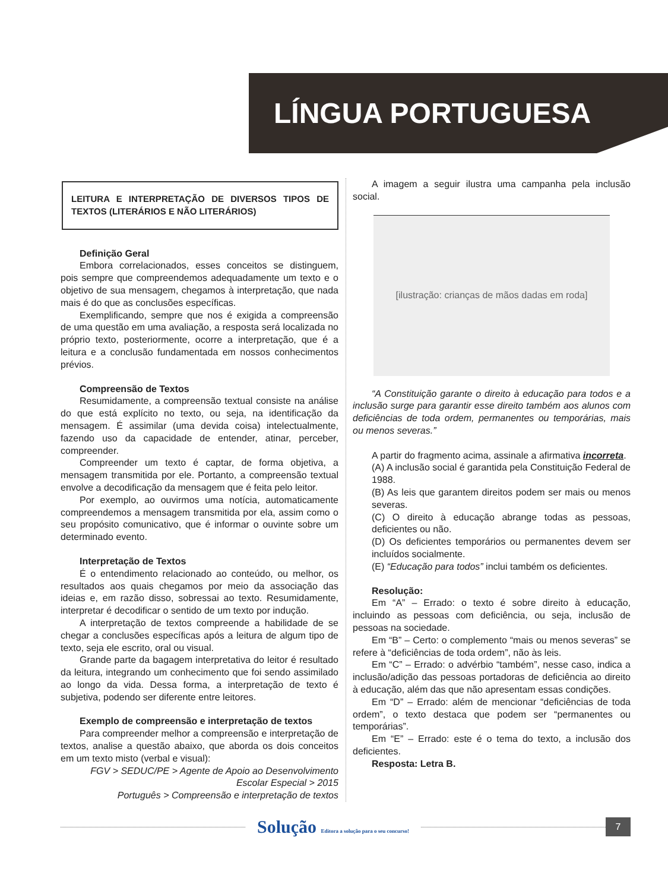LÍNGUA PORTUGUESA
LEITURA E INTERPRETAÇÃO DE DIVERSOS TIPOS DE TEXTOS (LITERÁRIOS E NÃO LITERÁRIOS)
Definição Geral
Embora correlacionados, esses conceitos se distinguem, pois sempre que compreendemos adequadamente um texto e o objetivo de sua mensagem, chegamos à interpretação, que nada mais é do que as conclusões específicas.
Exemplificando, sempre que nos é exigida a compreensão de uma questão em uma avaliação, a resposta será localizada no próprio texto, posteriormente, ocorre a interpretação, que é a leitura e a conclusão fundamentada em nossos conhecimentos prévios.
Compreensão de Textos
Resumidamente, a compreensão textual consiste na análise do que está explícito no texto, ou seja, na identificação da mensagem. É assimilar (uma devida coisa) intelectualmente, fazendo uso da capacidade de entender, atinar, perceber, compreender.
Compreender um texto é captar, de forma objetiva, a mensagem transmitida por ele. Portanto, a compreensão textual envolve a decodificação da mensagem que é feita pelo leitor.
Por exemplo, ao ouvirmos uma notícia, automaticamente compreendemos a mensagem transmitida por ela, assim como o seu propósito comunicativo, que é informar o ouvinte sobre um determinado evento.
Interpretação de Textos
É o entendimento relacionado ao conteúdo, ou melhor, os resultados aos quais chegamos por meio da associação das ideias e, em razão disso, sobressai ao texto. Resumidamente, interpretar é decodificar o sentido de um texto por indução.
A interpretação de textos compreende a habilidade de se chegar a conclusões específicas após a leitura de algum tipo de texto, seja ele escrito, oral ou visual.
Grande parte da bagagem interpretativa do leitor é resultado da leitura, integrando um conhecimento que foi sendo assimilado ao longo da vida. Dessa forma, a interpretação de texto é subjetiva, podendo ser diferente entre leitores.
Exemplo de compreensão e interpretação de textos
Para compreender melhor a compreensão e interpretação de textos, analise a questão abaixo, que aborda os dois conceitos em um texto misto (verbal e visual):
FGV > SEDUC/PE > Agente de Apoio ao Desenvolvimento Escolar Especial > 2015
Português > Compreensão e interpretação de textos
A imagem a seguir ilustra uma campanha pela inclusão social.
[ilustração: crianças de mãos dadas em roda]
“A Constituição garante o direito à educação para todos e a inclusão surge para garantir esse direito também aos alunos com deficiências de toda ordem, permanentes ou temporárias, mais ou menos severas.”
A partir do fragmento acima, assinale a afirmativa incorreta.
(A) A inclusão social é garantida pela Constituição Federal de 1988.
(B) As leis que garantem direitos podem ser mais ou menos severas.
(C) O direito à educação abrange todas as pessoas, deficientes ou não.
(D) Os deficientes temporários ou permanentes devem ser incluídos socialmente.
(E) “Educação para todos” inclui também os deficientes.
Resolução:
Em “A” – Errado: o texto é sobre direito à educação, incluindo as pessoas com deficiência, ou seja, inclusão de pessoas na sociedade.
Em “B” – Certo: o complemento “mais ou menos severas” se refere à “deficiências de toda ordem”, não às leis.
Em “C” – Errado: o advérbio “também”, nesse caso, indica a inclusão/adição das pessoas portadoras de deficiência ao direito à educação, além das que não apresentam essas condições.
Em “D” – Errado: além de mencionar “deficiências de toda ordem”, o texto destaca que podem ser “permanentes ou temporárias”.
Em “E” – Errado: este é o tema do texto, a inclusão dos deficientes.
Resposta: Letra B.
Solução Editora a solução para o seu concurso!
7